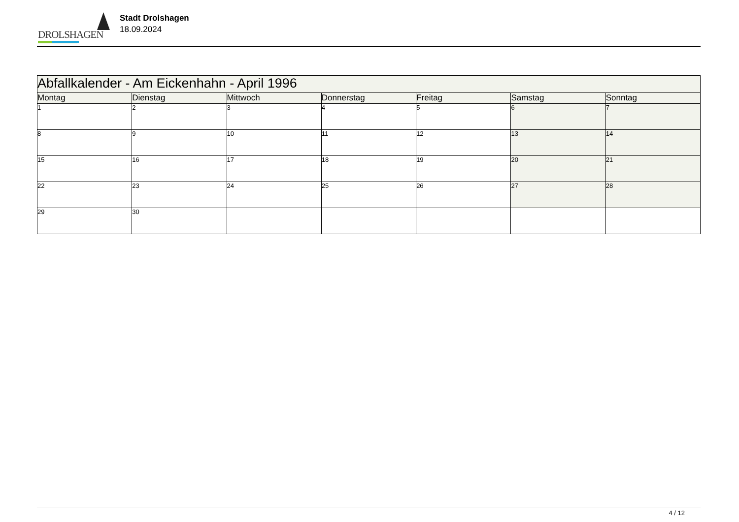DROLSHAGEN
Stadt Drolshagen
18.09.2024
| Abfallkalender - Am Eickenhahn - April 1996 | | | | | | |
| --- | --- | --- | --- | --- | --- | --- |
| Montag | Dienstag | Mittwoch | Donnerstag | Freitag | Samstag | Sonntag |
| 1 | 2 | 3 | 4 | 5 | 6 | 7 |
| 8 | 9 | 10 | 11 | 12 | 13 | 14 |
| 15 | 16 | 17 | 18 | 19 | 20 | 21 |
| 22 | 23 | 24 | 25 | 26 | 27 | 28 |
| 29 | 30 | | | | | |
4 / 12